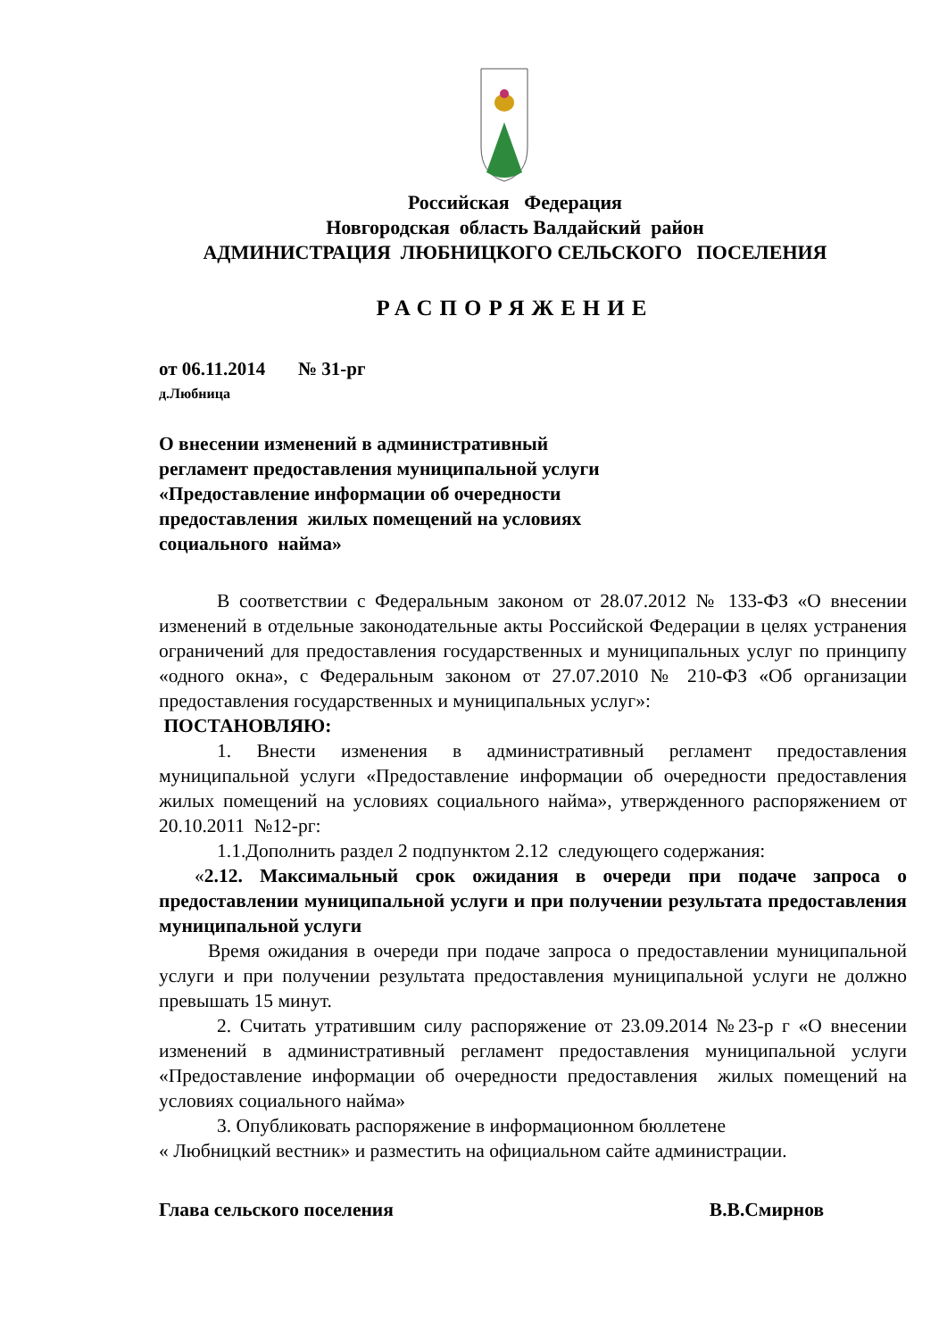Российская Федерация
Новгородская область Валдайский район
АДМИНИСТРАЦИЯ ЛЮБНИЦКОГО СЕЛЬСКОГО ПОСЕЛЕНИЯ
РАСПОРЯЖЕНИЕ
от 06.11.2014 № 31-рг
д.Любница
О внесении изменений в административный регламент предоставления муниципальной услуги «Предоставление информации об очередности предоставления жилых помещений на условиях социального найма»
В соответствии с Федеральным законом от 28.07.2012 № 133-ФЗ «О внесении изменений в отдельные законодательные акты Российской Федерации в целях устранения ограничений для предоставления государственных и муниципальных услуг по принципу «одного окна», с Федеральным законом от 27.07.2010 № 210-ФЗ «Об организации предоставления государственных и муниципальных услуг»:
ПОСТАНОВЛЯЮ:
1. Внести изменения в административный регламент предоставления муниципальной услуги «Предоставление информации об очередности предоставления жилых помещений на условиях социального найма», утвержденного распоряжением от 20.10.2011 №12-рг:
1.1.Дополнить раздел 2 подпунктом 2.12 следующего содержания:
«2.12. Максимальный срок ожидания в очереди при подаче запроса о предоставлении муниципальной услуги и при получении результата предоставления муниципальной услуги
Время ожидания в очереди при подаче запроса о предоставлении муниципальной услуги и при получении результата предоставления муниципальной услуги не должно превышать 15 минут.
2. Считать утратившим силу распоряжение от 23.09.2014 №23-р г «О внесении изменений в административный регламент предоставления муниципальной услуги «Предоставление информации об очередности предоставления жилых помещений на условиях социального найма»
3. Опубликовать распоряжение в информационном бюллетене
« Любницкий вестник» и разместить на официальном сайте администрации.
Глава сельского поселения В.В.Смирнов